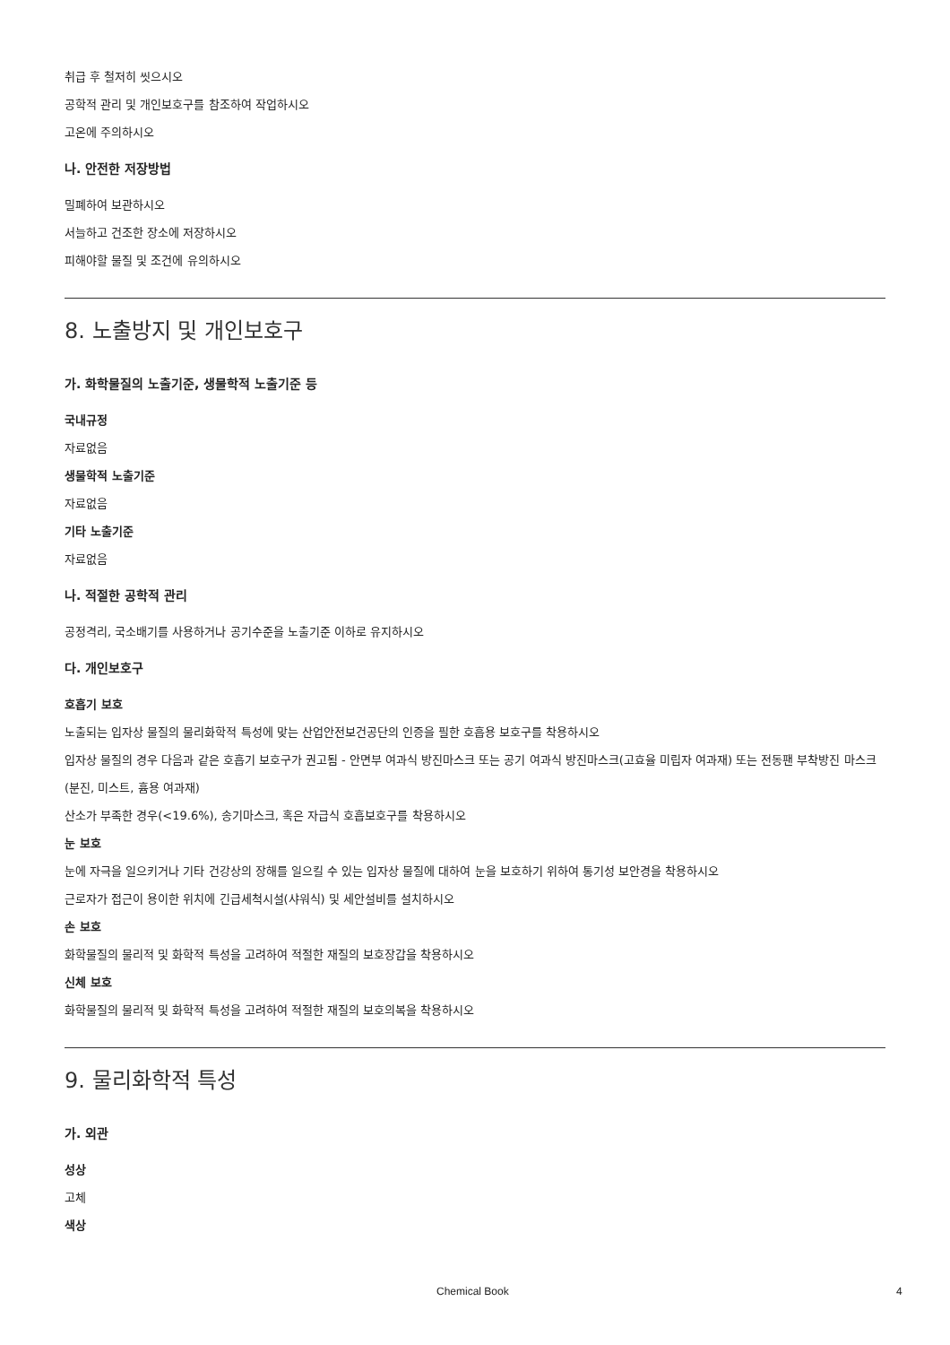취급 후 철저히 씻으시오
공학적 관리 및 개인보호구를 참조하여 작업하시오
고온에 주의하시오
나. 안전한 저장방법
밀폐하여 보관하시오
서늘하고 건조한 장소에 저장하시오
피해야할 물질 및 조건에 유의하시오
8. 노출방지 및 개인보호구
가. 화학물질의 노출기준, 생물학적 노출기준 등
국내규정
자료없음
생물학적 노출기준
자료없음
기타 노출기준
자료없음
나. 적절한 공학적 관리
공정격리, 국소배기를 사용하거나 공기수준을 노출기준 이하로 유지하시오
다. 개인보호구
호흡기 보호
노출되는 입자상 물질의 물리화학적 특성에 맞는 산업안전보건공단의 인증을 필한 호흡용 보호구를 착용하시오
입자상 물질의 경우 다음과 같은 호흡기 보호구가 권고됨 - 안면부 여과식 방진마스크 또는 공기 여과식 방진마스크(고효율 미립자 여과재) 또는 전동팬 부착방진 마스크(분진, 미스트, 흄용 여과재)
산소가 부족한 경우(<19.6%), 송기마스크, 혹은 자급식 호흡보호구를 착용하시오
눈 보호
눈에 자극을 일으키거나 기타 건강상의 장해를 일으킬 수 있는 입자상 물질에 대하여 눈을 보호하기 위하여 통기성 보안경을 착용하시오
근로자가 접근이 용이한 위치에 긴급세척시설(샤워식) 및 세안설비를 설치하시오
손 보호
화학물질의 물리적 및 화학적 특성을 고려하여 적절한 재질의 보호장갑을 착용하시오
신체 보호
화학물질의 물리적 및 화학적 특성을 고려하여 적절한 재질의 보호의복을 착용하시오
9. 물리화학적 특성
가. 외관
성상
고체
색상
Chemical Book 4